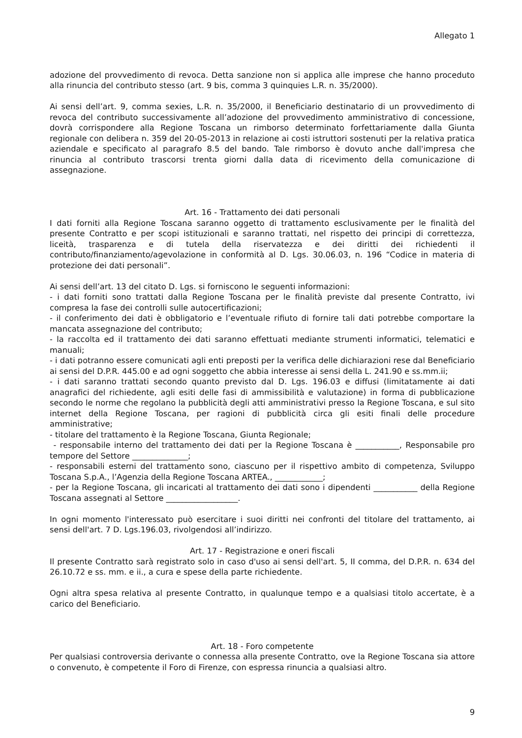Allegato 1
adozione del provvedimento di revoca. Detta sanzione non si applica alle imprese che hanno proceduto alla rinuncia del contributo stesso (art. 9 bis, comma 3 quinquies L.R. n. 35/2000).
Ai sensi dell’art. 9, comma sexies, L.R. n. 35/2000, il Beneficiario destinatario di un provvedimento di revoca del contributo successivamente all’adozione del provvedimento amministrativo di concessione, dovrà corrispondere alla Regione Toscana un rimborso determinato forfettariamente dalla Giunta regionale con delibera n. 359 del 20-05-2013 in relazione ai costi istruttori sostenuti per la relativa pratica aziendale e specificato al paragrafo 8.5 del bando. Tale rimborso è dovuto anche dall'impresa che rinuncia al contributo trascorsi trenta giorni dalla data di ricevimento della comunicazione di assegnazione.
Art. 16 - Trattamento dei dati personali
I dati forniti alla Regione Toscana saranno oggetto di trattamento esclusivamente per le finalità del presente Contratto e per scopi istituzionali e saranno trattati, nel rispetto dei principi di correttezza, liceità, trasparenza e di tutela della riservatezza e dei diritti dei richiedenti il contributo/finanziamento/agevolazione in conformità al D. Lgs. 30.06.03, n. 196 “Codice in materia di protezione dei dati personali”.
Ai sensi dell’art. 13 del citato D. Lgs. si forniscono le seguenti informazioni:
- i dati forniti sono trattati dalla Regione Toscana per le finalità previste dal presente Contratto, ivi compresa la fase dei controlli sulle autocertificazioni;
- il conferimento dei dati è obbligatorio e l’eventuale rifiuto di fornire tali dati potrebbe comportare la mancata assegnazione del contributo;
- la raccolta ed il trattamento dei dati saranno effettuati mediante strumenti informatici, telematici e manuali;
- i dati potranno essere comunicati agli enti preposti per la verifica delle dichiarazioni rese dal Beneficiario ai sensi del D.P.R. 445.00 e ad ogni soggetto che abbia interesse ai sensi della L. 241.90 e ss.mm.ii;
- i dati saranno trattati secondo quanto previsto dal D. Lgs. 196.03 e diffusi (limitatamente ai dati anagrafici del richiedente, agli esiti delle fasi di ammissibilità e valutazione) in forma di pubblicazione secondo le norme che regolano la pubblicità degli atti amministrativi presso la Regione Toscana, e sul sito internet della Regione Toscana, per ragioni di pubblicità circa gli esiti finali delle procedure amministrative;
- titolare del trattamento è la Regione Toscana, Giunta Regionale;
- responsabile interno del trattamento dei dati per la Regione Toscana è ___________, Responsabile pro tempore del Settore ______________;
- responsabili esterni del trattamento sono, ciascuno per il rispettivo ambito di competenza, Sviluppo Toscana S.p.A., l’Agenzia della Regione Toscana ARTEA., ____________;
- per la Regione Toscana, gli incaricati al trattamento dei dati sono i dipendenti ___________ della Regione Toscana assegnati al Settore __________________.
In ogni momento l'interessato può esercitare i suoi diritti nei confronti del titolare del trattamento, ai sensi dell'art. 7 D. Lgs.196.03, rivolgendosi all’indirizzo.
Art. 17 - Registrazione e oneri fiscali
Il presente Contratto sarà registrato solo in caso d'uso ai sensi dell'art. 5, II comma, del D.P.R. n. 634 del 26.10.72 e ss. mm. e ii., a cura e spese della parte richiedente.
Ogni altra spesa relativa al presente Contratto, in qualunque tempo e a qualsiasi titolo accertate, è a carico del Beneficiario.
Art. 18 - Foro competente
Per qualsiasi controversia derivante o connessa alla presente Contratto, ove la Regione Toscana sia attore o convenuto, è competente il Foro di Firenze, con espressa rinuncia a qualsiasi altro.
9